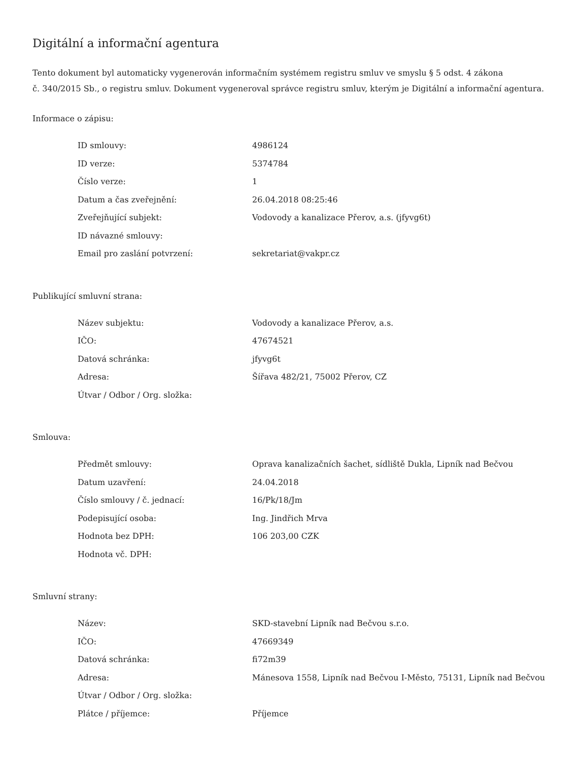Digitální a informační agentura
Tento dokument byl automaticky vygenerován informačním systémem registru smluv ve smyslu § 5 odst. 4 zákona
č. 340/2015 Sb., o registru smluv. Dokument vygeneroval správce registru smluv, kterým je Digitální a informační agentura.
Informace o zápisu:
| ID smlouvy: | 4986124 |
| ID verze: | 5374784 |
| Číslo verze: | 1 |
| Datum a čas zveřejnění: | 26.04.2018 08:25:46 |
| Zveřejňující subjekt: | Vodovody a kanalizace Přerov, a.s. (jfyvg6t) |
| ID návazné smlouvy: | |
| Email pro zaslání potvrzení: | sekretariat@vakpr.cz |
Publikující smluvní strana:
| Název subjektu: | Vodovody a kanalizace Přerov, a.s. |
| IČO: | 47674521 |
| Datová schránka: | jfyvg6t |
| Adresa: | Šířava 482/21, 75002 Přerov, CZ |
| Útvar / Odbor / Org. složka: | |
Smlouva:
| Předmět smlouvy: | Oprava kanalizačních šachet, sídliště Dukla, Lipník nad Bečvou |
| Datum uzavření: | 24.04.2018 |
| Číslo smlouvy / č. jednací: | 16/Pk/18/Jm |
| Podepisující osoba: | Ing. Jindřich Mrva |
| Hodnota bez DPH: | 106 203,00 CZK |
| Hodnota vč. DPH: | |
Smluvní strany:
| Název: | SKD-stavební Lipník nad Bečvou s.r.o. |
| IČO: | 47669349 |
| Datová schránka: | fi72m39 |
| Adresa: | Mánesova 1558, Lipník nad Bečvou I-Město, 75131, Lipník nad Bečvou |
| Útvar / Odbor / Org. složka: | |
| Plátce / příjemce: | Příjemce |